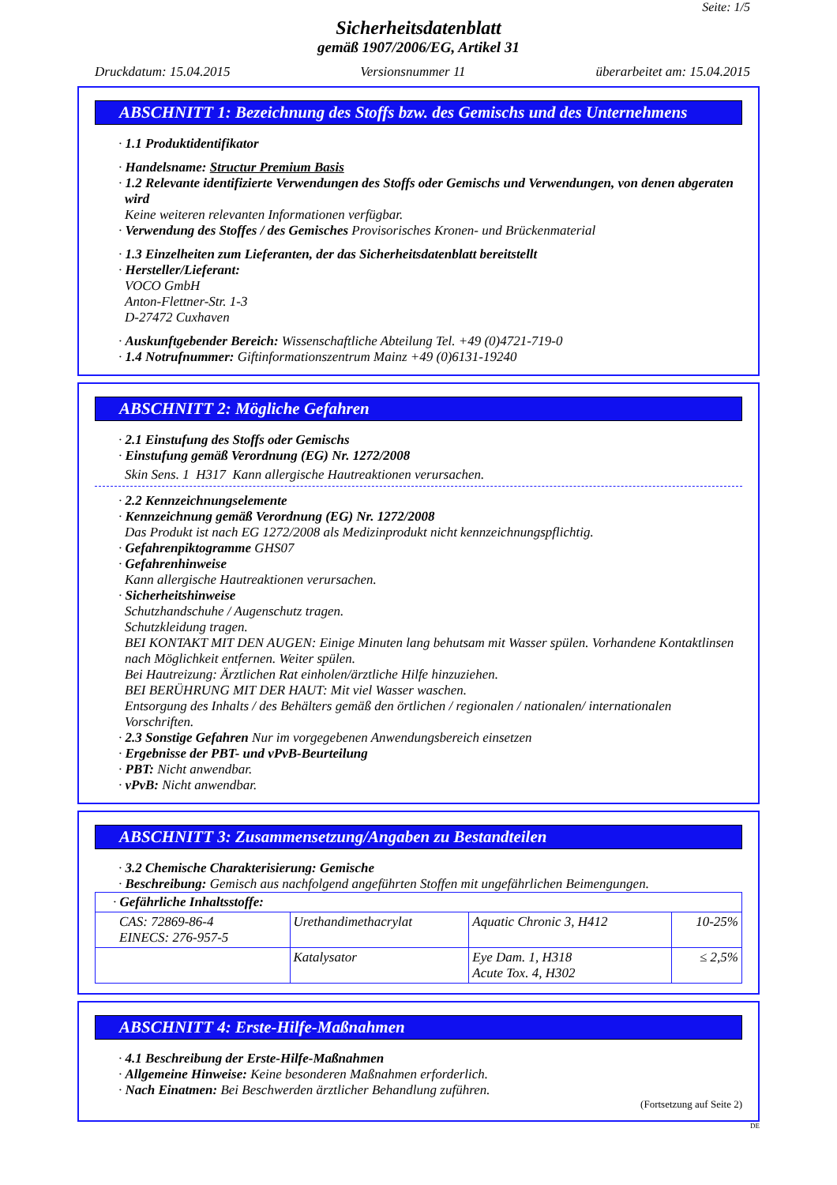Seite: 1/5
Sicherheitsdatenblatt
gemäß 1907/2006/EG, Artikel 31
Druckdatum: 15.04.2015 Versionsnummer 11 überarbeitet am: 15.04.2015
ABSCHNITT 1: Bezeichnung des Stoffs bzw. des Gemischs und des Unternehmens
· 1.1 Produktidentifikator
· Handelsname: Structur Premium Basis
· 1.2 Relevante identifizierte Verwendungen des Stoffs oder Gemischs und Verwendungen, von denen abgeraten wird
Keine weiteren relevanten Informationen verfügbar.
· Verwendung des Stoffes / des Gemisches Provisorisches Kronen- und Brückenmaterial
· 1.3 Einzelheiten zum Lieferanten, der das Sicherheitsdatenblatt bereitstellt
· Hersteller/Lieferant:
VOCO GmbH
Anton-Flettner-Str. 1-3
D-27472 Cuxhaven
· Auskunftgebender Bereich: Wissenschaftliche Abteilung Tel. +49 (0)4721-719-0
· 1.4 Notrufnummer: Giftinformationszentrum Mainz +49 (0)6131-19240
ABSCHNITT 2: Mögliche Gefahren
· 2.1 Einstufung des Stoffs oder Gemischs
· Einstufung gemäß Verordnung (EG) Nr. 1272/2008
Skin Sens. 1 H317 Kann allergische Hautreaktionen verursachen.
· 2.2 Kennzeichnungselemente
· Kennzeichnung gemäß Verordnung (EG) Nr. 1272/2008
Das Produkt ist nach EG 1272/2008 als Medizinprodukt nicht kennzeichnungspflichtig.
· Gefahrenpiktogramme GHS07
· Gefahrenhinweise
Kann allergische Hautreaktionen verursachen.
· Sicherheitshinweise
Schutzhandschuhe / Augenschutz tragen.
Schutzkleidung tragen.
BEI KONTAKT MIT DEN AUGEN: Einige Minuten lang behutsam mit Wasser spülen. Vorhandene Kontaktlinsen nach Möglichkeit entfernen. Weiter spülen.
Bei Hautreizung: Ärztlichen Rat einholen/ärztliche Hilfe hinzuziehen.
BEI BERÜHRUNG MIT DER HAUT: Mit viel Wasser waschen.
Entsorgung des Inhalts / des Behälters gemäß den örtlichen / regionalen / nationalen/ internationalen Vorschriften.
· 2.3 Sonstige Gefahren Nur im vorgegebenen Anwendungsbereich einsetzen
· Ergebnisse der PBT- und vPvB-Beurteilung
· PBT: Nicht anwendbar.
· vPvB: Nicht anwendbar.
ABSCHNITT 3: Zusammensetzung/Angaben zu Bestandteilen
· 3.2 Chemische Charakterisierung: Gemische
· Beschreibung: Gemisch aus nachfolgend angeführten Stoffen mit ungefährlichen Beimengungen.
| · Gefährliche Inhaltsstoffe: | | | |
| CAS: 72869-86-4 EINECS: 276-957-5 | Urethandimethacrylat | Aquatic Chronic 3, H412 | 10-25% |
| | Katalysator | Eye Dam. 1, H318 Acute Tox. 4, H302 | ≤ 2,5% |
ABSCHNITT 4: Erste-Hilfe-Maßnahmen
· 4.1 Beschreibung der Erste-Hilfe-Maßnahmen
· Allgemeine Hinweise: Keine besonderen Maßnahmen erforderlich.
· Nach Einatmen: Bei Beschwerden ärztlicher Behandlung zuführen.
(Fortsetzung auf Seite 2)
DE